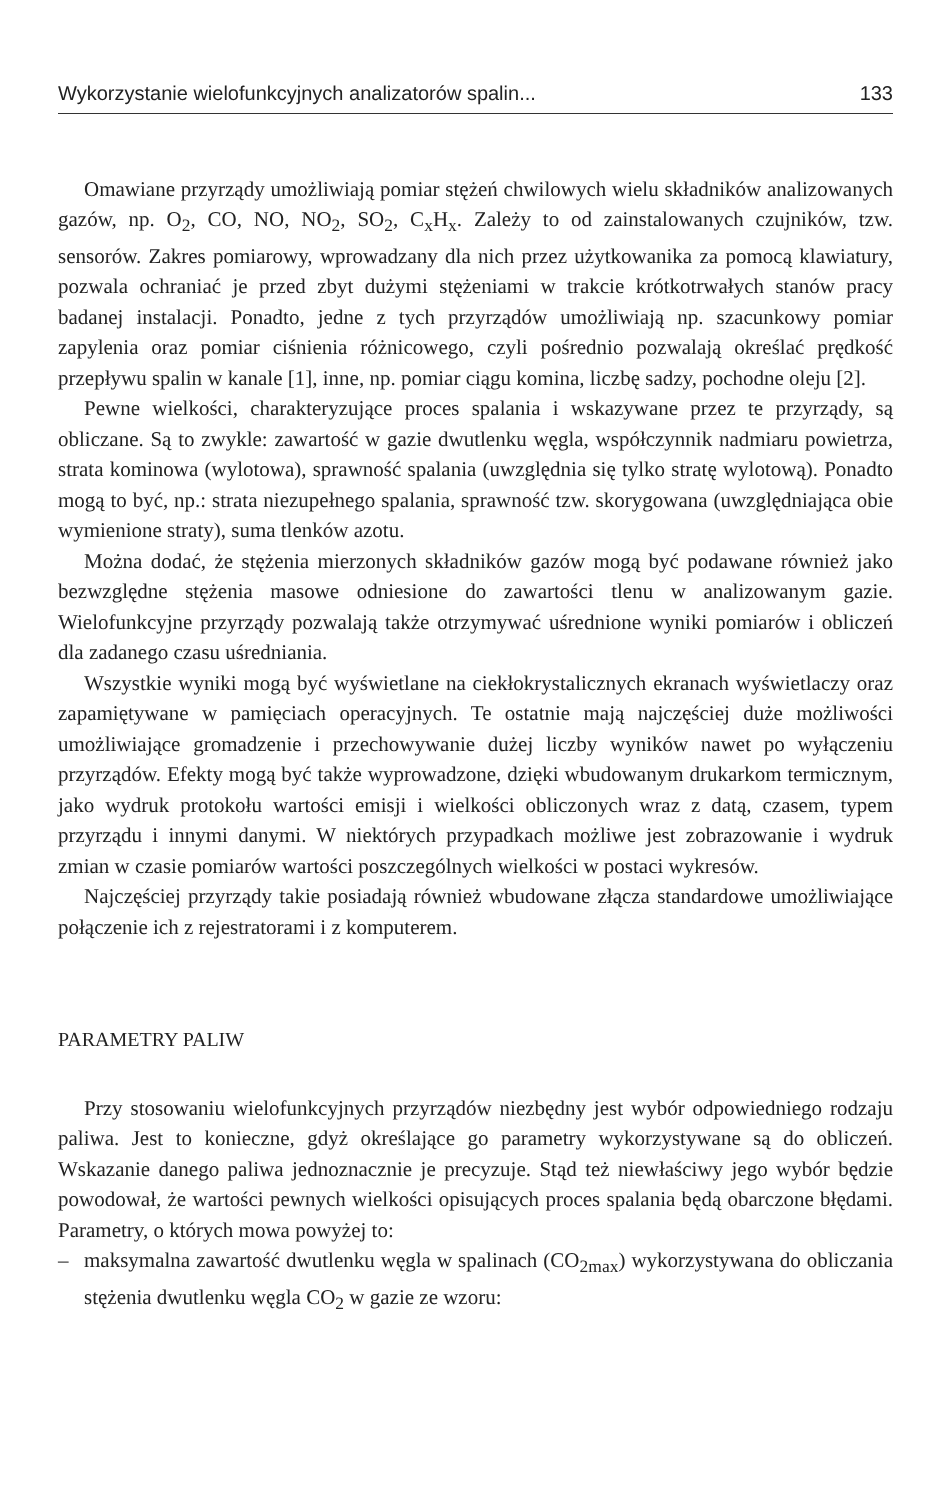Wykorzystanie wielofunkcyjnych analizatorów spalin... 133
Omawiane przyrządy umożliwiają pomiar stężeń chwilowych wielu składników analizowanych gazów, np. O<sub>2</sub>, CO, NO, NO<sub>2</sub>, SO<sub>2</sub>, C<sub>x</sub>H<sub>x</sub>. Zależy to od zainstalowanych czujników, tzw. sensorów. Zakres pomiarowy, wprowadzany dla nich przez użytkowanika za pomocą klawiatury, pozwala ochraniać je przed zbyt dużymi stężeniami w trakcie krótkotrwałych stanów pracy badanej instalacji. Ponadto, jedne z tych przyrządów umożliwiają np. szacunkowy pomiar zapylenia oraz pomiar ciśnienia różnicowego, czyli pośrednio pozwalają określać prędkość przepływu spalin w kanale [1], inne, np. pomiar ciągu komina, liczbę sadzy, pochodne oleju [2].
Pewne wielkości, charakteryzujące proces spalania i wskazywane przez te przyrządy, są obliczane. Są to zwykle: zawartość w gazie dwutlenku węgla, współczynnik nadmiaru powietrza, strata kominowa (wylotowa), sprawność spalania (uwzględnia się tylko stratę wylotową). Ponadto mogą to być, np.: strata niezupełnego spalania, sprawność tzw. skorygowana (uwzględniająca obie wymienione straty), suma tlenków azotu.
Można dodać, że stężenia mierzonych składników gazów mogą być podawane również jako bezwzględne stężenia masowe odniesione do zawartości tlenu w analizowanym gazie. Wielofunkcyjne przyrządy pozwalają także otrzymywać uśrednione wyniki pomiarów i obliczeń dla zadanego czasu uśredniania.
Wszystkie wyniki mogą być wyświetlane na ciekłokrystalicznych ekranach wyświetlaczy oraz zapamiętywane w pamięciach operacyjnych. Te ostatnie mają najczęściej duże możliwości umożliwiające gromadzenie i przechowywanie dużej liczby wyników nawet po wyłączeniu przyrządów. Efekty mogą być także wyprowadzone, dzięki wbudowanym drukarkom termicznym, jako wydruk protokołu wartości emisji i wielkości obliczonych wraz z datą, czasem, typem przyrządu i innymi danymi. W niektórych przypadkach możliwe jest zobrazowanie i wydruk zmian w czasie pomiarów wartości poszczególnych wielkości w postaci wykresów.
Najczęściej przyrządy takie posiadają również wbudowane złącza standardowe umożliwiające połączenie ich z rejestratorami i z komputerem.
PARAMETRY PALIW
Przy stosowaniu wielofunkcyjnych przyrządów niezbędny jest wybór odpowiedniego rodzaju paliwa. Jest to konieczne, gdyż określające go parametry wykorzystywane są do obliczeń. Wskazanie danego paliwa jednoznacznie je precyzuje. Stąd też niewłaściwy jego wybór będzie powodował, że wartości pewnych wielkości opisujących proces spalania będą obarczone błędami. Parametry, o których mowa powyżej to:
– maksymalna zawartość dwutlenku węgla w spalinach (CO<sub>2max</sub>) wykorzystywana do obliczania stężenia dwutlenku węgla CO<sub>2</sub> w gazie ze wzoru: